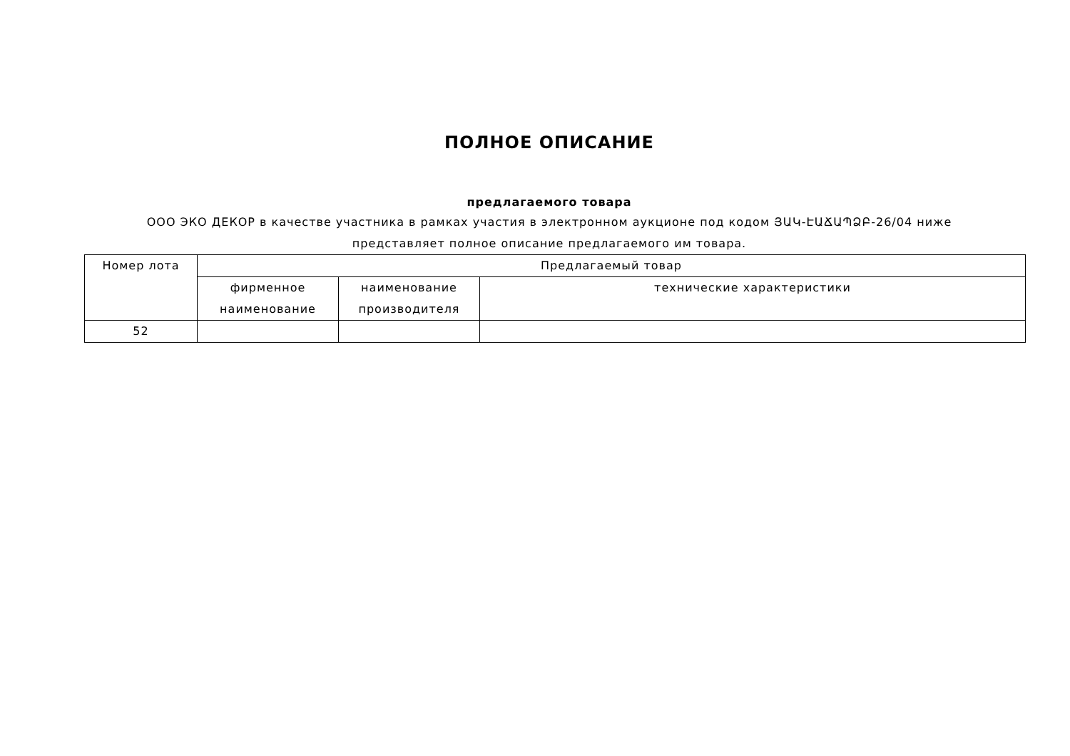ПОЛНОЕ ОПИСАНИЕ
предлагаемого товара
ООО ЭКО ДЕКОР в качестве участника в рамках участия в электронном аукционе под кодом ՅԱԿ-ԷԱՃԱՊՁԲ-26/04 ниже представляет полное описание предлагаемого им товара.
| Номер лота | Предлагаемый товар | | |
| --- | --- | --- | --- |
| | фирменное наименование | наименование производителя | технические характеристики |
| 52 | | | |